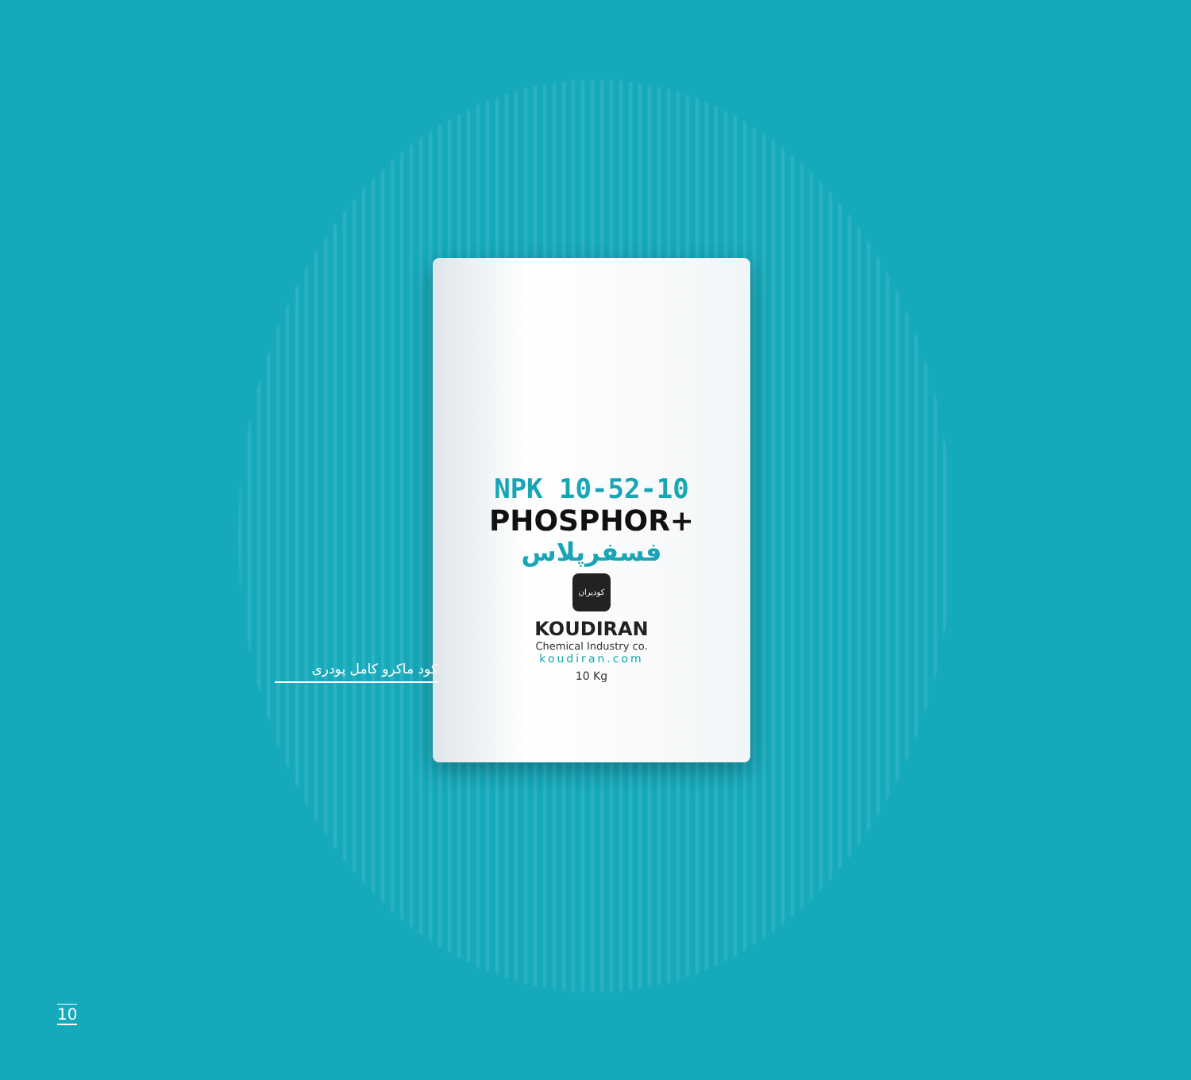NPK 10-52-10
PHOSPHOR+
فسفرپلاس
کودیران
KOUDIRAN
Chemical Industry co.
koudiran.com
10 Kg
کود ماکرو کامل پودری
10